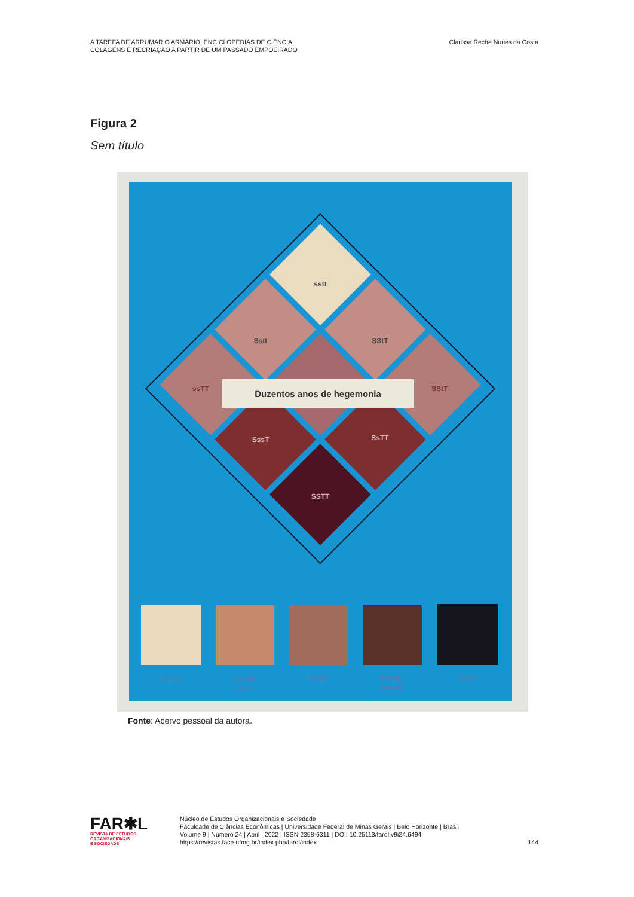A TAREFA DE ARRUMAR O ARMÁRIO: ENCICLOPÉDIAS DE CIÊNCIA,
COLAGENS E RECRIAÇÃO A PARTIR DE UM PASSADO EMPOEIRADO
Clarissa Reche Nunes da Costa
Figura 2
Sem título
sstt
Sstt
SStT
ssTT
SStT
Duzentos anos de hegemonia
SssT
SsTT
SSTT
branco
mulato
claro
mulato
mulato
escuro
negro
Fonte: Acervo pessoal da autora.
FAR✱L
REVISTA DE ESTUDOS
ORGANIZACIONAIS
E SOCIEDADE
Núcleo de Estudos Organizacionais e Sociedade
Faculdade de Ciências Econômicas | Universidade Federal de Minas Gerais | Belo Horizonte | Brasil
Volume 9 | Número 24 | Abril | 2022 | ISSN 2358-6311 | DOI: 10.25113/farol.v9i24.6494
https://revistas.face.ufmg.br/index.php/farol/index
144